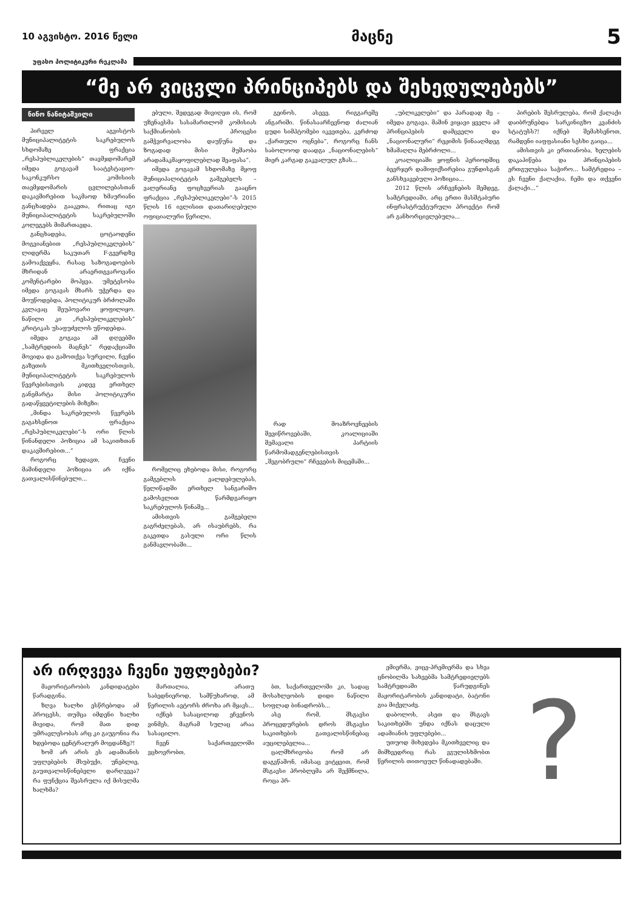10 აგვისტო. 2016 წელი მაცნე 5
უფასო პოლიტიკური რეკლამა
“მე არ ვიცვლი პრინციპებს და შეხედულებებს”
ნინო ნანიტაშვილი
პირველ აგვისტოს მუნიციპალიტეტის საკრებულოს სხდომაზე ფრაქცია „რესპუბლიკელების“ თავმჯდომარემ იმედა გოგავამ საატესტაციო-საკონკურსო კომისიის თავმჯდომარის ცვლილებასთან დაკავშირებით საკმაოდ ხმაურიანი განცხადება გააკეთა, რითაც იგი მუნიციპალიტეტის საკრებულოში კოლეგებს მიმართავდა.
განცხადება, ცოტაოდენი მოგვიანებით „რესპუბლიკელების“ ლიდერმა საკუთარ F-გვერდზე გამოაქვეყნა, რასაც საზოგადოების მხრიდან არაერთგვაროვანი კომენტარები მოჰყვა. უმეტესობა იმედა გოგავას მხარს უჭერდა და მოუწოდებდა, პოლიტიკურ ბრძოლაში კვლავაც შეუპოვარი ყოფილიყო. ნაწილი კი „რესპუბლიკელების“ კრიტიკას უსაფუძვლოს უწოდებდა.
იმედა გოგავა ამ დღეებში „სამტრედიის მაცნეს“ რედაქციაში მოვიდა და გამოთქვა სურვილი, ჩვენი გაზეთის მკითხველისთვის, მუნიციპალიტეტის საკრებულოს წევრებისთვის კიდევ ერთხელ განემარტა მისი პოლიტიკური გადაწყვეტილების მიზეზი:
„მინდა საკრებულოს წევრებს გაგახსენოთ ფრაქცია „რესპუბლიკელები“-ს ორი წლის წინანდელი პოზიცია ამ საკითხთან დაკავშირებით...“
როგორც ხედავთ, ჩვენი მაშინდელი პოზიცია არ იქნა გათვალისწინებული...
ებული, შედეგად მივიღეთ ის, რომ უზენაესმა სასამართლომ კომისიას საქმიანობის პროცესი გამჭვირვალობა დაუწუნა და ზოგადად მისი მუშაობა არადამაკმაყოფილებლად შეაფასა“.
იმედა გოგავამ სხდომაზე მყოფ მუნიციპალიტეტის გამგებელს – ვალერიანე ფოცხვერიას გააცნო ფრაქცია „რესპუბლიკელები“-ს 2015 წლის 16 ივლისით დათარიღებული ოფიციალური წერილი,
რომელიც ეხებოდა მისი, როგორც გამგებლის ვალდებულებას, წელიწადში ერთხელ სანგარიშო გამოსვლით წარმდგარიყო საკრებულოს წინაშე...
ამისთვის გამგებელი გაგრძელებას, არ ისაუბრებს, რა გაკეთდა გასული ორი წლის განმავლობაში...
გეინოს, ასევე, რიგგარეშე ანგარიში. წინასაარჩევნოდ ძალიან ცუდი სიმპტომები იკვეთება, კერძოდ „ქართული ოცნება“, როგორც ჩანს საბოლოოდ დაადგა „ნაციონალების“ მიერ კარგად გაკვალულ გზას...
რად მოაზროვნეების შევიწროვებაში, კოალიციაში შემავალი პარტიის წარმომადგენლებისთვის „შეგობრული“ რჩევების მიცემაში...
„უბლიკელები“ და პარადად მე – იმედა გოგავა, მაშინ ვიყავი ყველა ამ პრინციპების დამცველი და „ნაციონალური“ რეჟიმის წინააღმდეგ ხმამაღლა მებრძოლი...
კოალიციაში ყოფნის პერიოდშიც ბევრჯერ დამიფიქსირებია გუნდისგან განსხვავებული პოზიცია...
2012 წლის არჩევნების შემდეგ, სამტრედიაში, არც ერთი მასშტაბური ინფრასტრუქტურული პროექტი რომ არ განხორციელებულა...
პირების შესრულება, რომ ქალაქი დაიბრუნებდა სარკინიგზო კვანძის სტატუსს?! იქნებ შემახსენოთ, რამდენი იაფფასიანი სესხი გაიცა...
ამისთვის კი ერთიანობა, ხელების დაკაპიწება და პრინციპების ერთგულებაა საჭირო... სამტრედია – ეს ჩვენი ქალაქია, ჩემი და თქვენი ქალაქი...“
არ ირღვევა ჩვენი უფლებები?
მაჟორიტარობის კანდიდატები წარადგინა.
ზღვა ხალხი ესწრებოდა ამ პროცესს, თუმცა იმდენი ხალხი მივიდა, რომ მათ დიდ უმრავლესობას არც კი გაუგონია რა ხდებოდა ცენტრალურ მოედანზე?!
ხომ არ არის ეს ადამიანის უფლებების მსუბუქი, უნებლიე, გაუთვალისწინებელი დარღვევა? რა ფუნქცია შეასრულა იქ მისულმა ხალხმა?
მართალია, არათუ საბედნიეროდ, სამწუხაროდ, ამ წერილის ავტორს ძროხა არ მყავს...
იქნებ სასაცილოდ ეჩვენოს ვინმეს, მაგრამ სულაც არაა სასაცილო.
ჩვენ საქართველოში ვცხოვრობთ,
ბთ, საქართველოში კი, სადაც მოსახლეობის დიდი ნაწილი სოფლად ბინადრობს...
ასე რომ, მსგავსი პროცედურების დროს მსგავსი საკითხების გათვალისწინებაც აუცილებელია...
ცალმხრივობა რომ არ დაგვწამონ, იმასაც ვიტყვით, რომ მსგავსი პრობლემა არ შექმნილა, როცა პრ-
ემიერმა, ვიცე-პრემიერმა და სხვა ცნობილმა სახეებმა სამტრედიელებს სამტრედიაში წარუდგინეს მაჟორიტარობის კანდიდატი, ბატონი გია მიქელაძე.
დაბოლოს, ასეთ და მსგავს საკითხებში უნდა იქნას დაცული ადამიანის უფლებები...
უთუოდ მიხვდება მკითხველიც და მიმხვედრიც რას ვგულისხმობთ წერილის თითოეულ წინადადებაში.
?